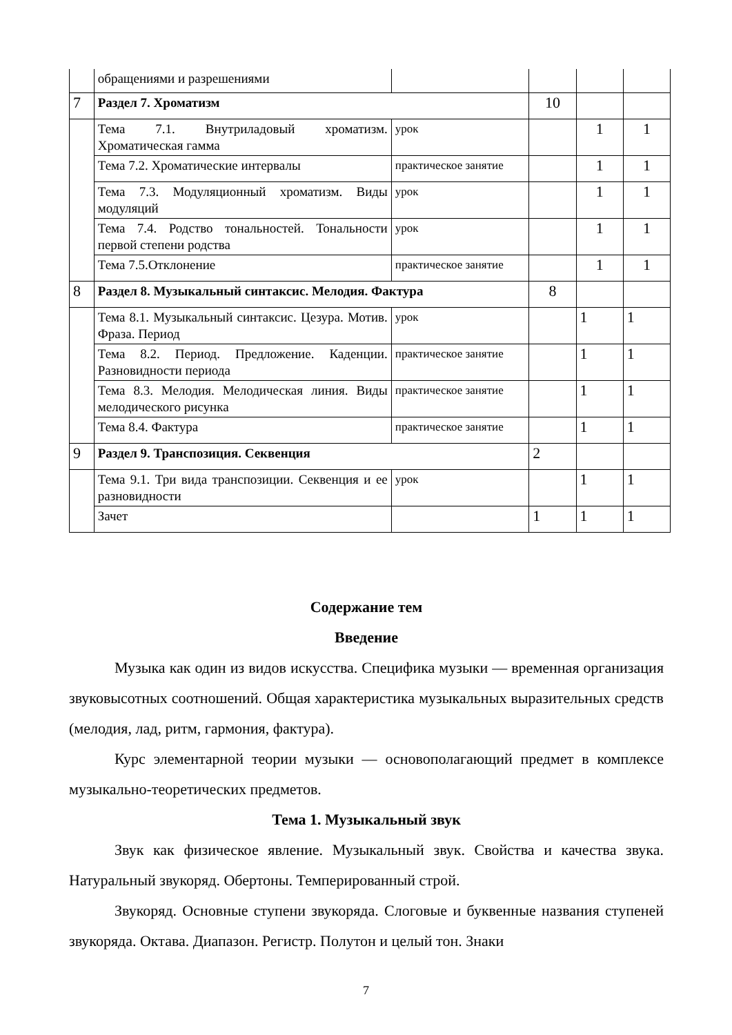| | обращениями и разрешениями | | | | |
| 7 | Раздел 7. Хроматизм | | 10 | | |
| | Тема 7.1. Внутриладовый хроматизм. Хроматическая гамма | урок | | 1 | 1 |
| | Тема 7.2. Хроматические интервалы | практическое занятие | | 1 | 1 |
| | Тема 7.3. Модуляционный хроматизм. Виды модуляций | урок | | 1 | 1 |
| | Тема 7.4. Родство тональностей. Тональности первой степени родства | урок | | 1 | 1 |
| | Тема 7.5.Отклонение | практическое занятие | | 1 | 1 |
| 8 | Раздел 8. Музыкальный синтаксис. Мелодия. Фактура | | 8 | | |
| | Тема 8.1. Музыкальный синтаксис. Цезура. Мотив. Фраза. Период | урок | | 1 | 1 |
| | Тема 8.2. Период. Предложение. Каденции. Разновидности периода | практическое занятие | | 1 | 1 |
| | Тема 8.3. Мелодия. Мелодическая линия. Виды мелодического рисунка | практическое занятие | | 1 | 1 |
| | Тема 8.4. Фактура | практическое занятие | | 1 | 1 |
| 9 | Раздел 9. Транспозиция. Секвенция | | 2 | | |
| | Тема 9.1. Три вида транспозиции. Секвенция и ее разновидности | урок | | 1 | 1 |
| | Зачет | | 1 | 1 | 1 |
Содержание тем
Введение
Музыка как один из видов искусства. Специфика музыки — временная организация звуковысотных соотношений. Общая характеристика музыкальных выразительных средств (мелодия, лад, ритм, гармония, фактура).
Курс элементарной теории музыки — основополагающий предмет в комплексе музыкально-теоретических предметов.
Тема 1. Музыкальный звук
Звук как физическое явление. Музыкальный звук. Свойства и качества звука. Натуральный звукоряд. Обертоны. Темперированный строй.
Звукоряд. Основные ступени звукоряда. Слоговые и буквенные названия ступеней звукоряда. Октава. Диапазон. Регистр. Полутон и целый тон. Знаки
7